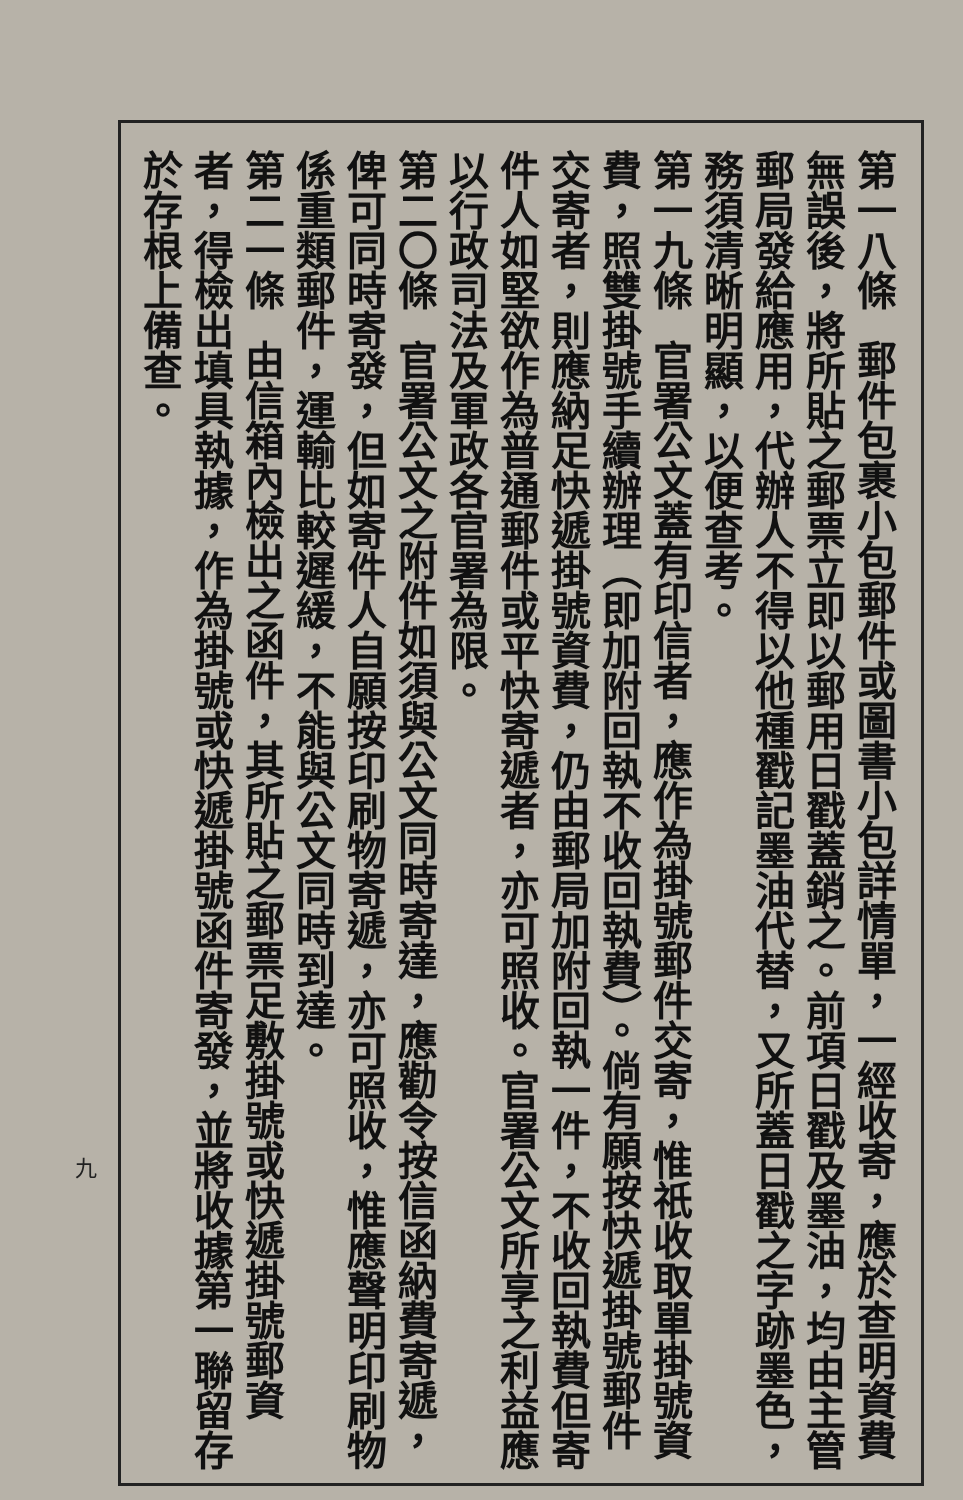第一八條郵件包裹小包郵件或圖書小包詳情單，一經收寄，應於查明資費無誤後，將所貼之郵票立即以郵用日戳蓋銷之。前項日戳及墨油，均由主管郵局發給應用，代辦人不得以他種戳記墨油代替，又所蓋日戳之字跡墨色，務須清晰明顯，以便查考。
第一九條官署公文蓋有印信者，應作為掛號郵件交寄，惟祇收取單掛號資費，照雙掛號手續辦理（即加附回執不收回執費）。倘有願按快遞掛號郵件交寄者，則應納足快遞掛號資費，仍由郵局加附回執一件，不收回執費但寄件人如堅欲作為普通郵件或平快寄遞者，亦可照收。官署公文所享之利益應以行政司法及軍政各官署為限。
第二〇條官署公文之附件如須與公文同時寄達，應勸令按信函納費寄遞，俾可同時寄發，但如寄件人自願按印刷物寄遞，亦可照收，惟應聲明印刷物係重類郵件，運輸比較遲緩，不能與公文同時到達。
第二一條由信箱內檢出之函件，其所貼之郵票足敷掛號或快遞掛號郵資者，得檢出填具執據，作為掛號或快遞掛號函件寄發，並將收據第一聯留存於存根上備查。
九